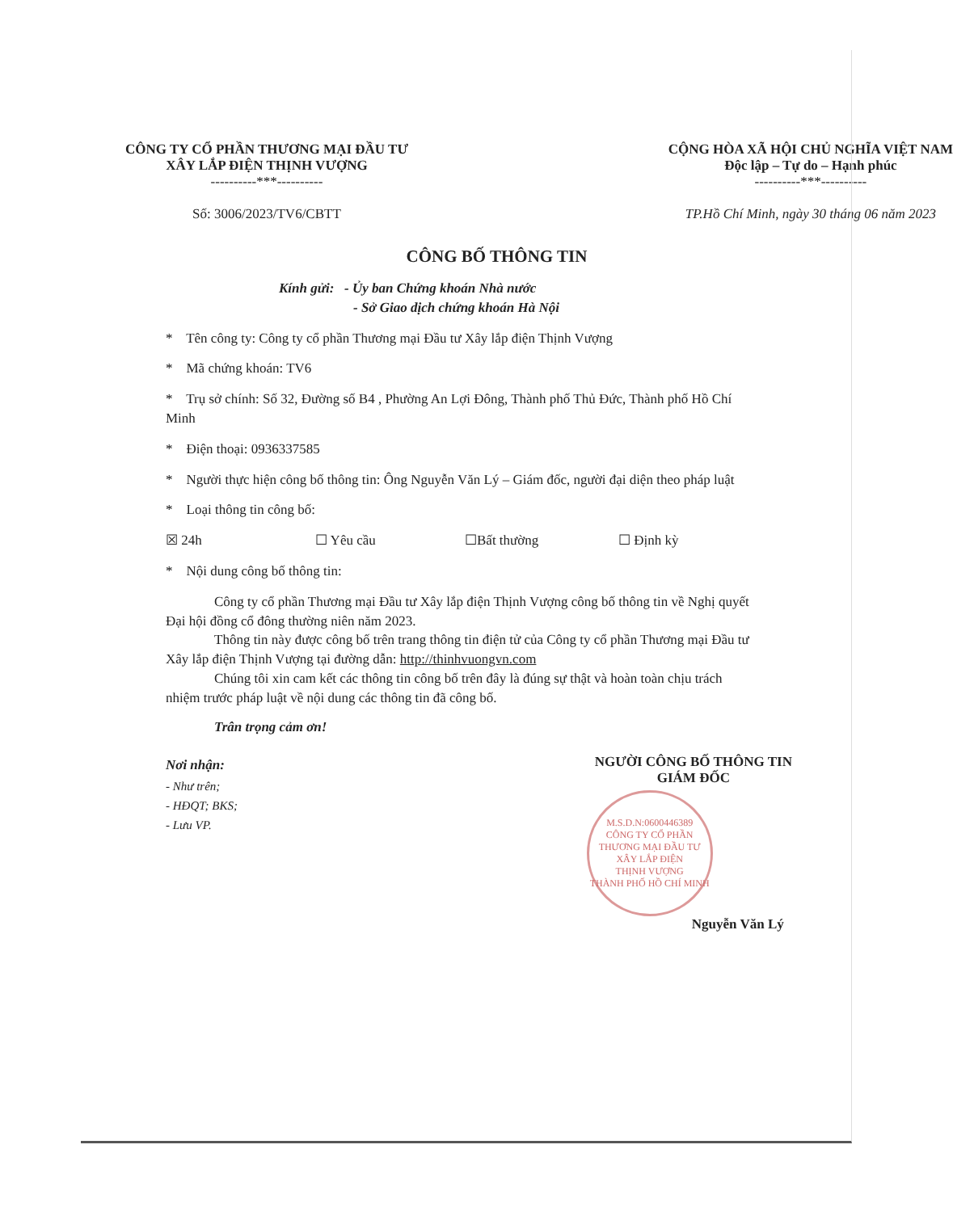CÔNG TY CỔ PHẦN THƯƠNG MẠI ĐẦU TƯ
XÂY LẮP ĐIỆN THỊNH VƯỢNG
----------***----------
Số: 3006/2023/TV6/CBTT
CỘNG HÒA XÃ HỘI CHỦ NGHĨA VIỆT NAM
Độc lập – Tự do – Hạnh phúc
----------***----------
TP.Hồ Chí Minh, ngày 30 tháng 06 năm 2023
CÔNG BỐ THÔNG TIN
Kính gửi: - Ủy ban Chứng khoán Nhà nước
- Sở Giao dịch chứng khoán Hà Nội
* Tên công ty: Công ty cổ phần Thương mại Đầu tư Xây lắp điện Thịnh Vượng
* Mã chứng khoán: TV6
* Trụ sở chính: Số 32, Đường số B4 , Phường An Lợi Đông, Thành phố Thủ Đức, Thành phố Hồ Chí Minh
* Điện thoại: 0936337585
* Người thực hiện công bố thông tin: Ông Nguyễn Văn Lý – Giám đốc, người đại diện theo pháp luật
* Loại thông tin công bố:
☒ 24h ☐ Yêu cầu ☐Bất thường ☐ Định kỳ
* Nội dung công bố thông tin:
Công ty cổ phần Thương mại Đầu tư Xây lắp điện Thịnh Vượng công bố thông tin về Nghị quyết Đại hội đồng cổ đông thường niên năm 2023.
Thông tin này được công bố trên trang thông tin điện tử của Công ty cổ phần Thương mại Đầu tư Xây lắp điện Thịnh Vượng tại đường dẫn: http://thinhvuongvn.com
Chúng tôi xin cam kết các thông tin công bố trên đây là đúng sự thật và hoàn toàn chịu trách nhiệm trước pháp luật về nội dung các thông tin đã công bố.
Trân trọng cảm ơn!
Nơi nhận:
- Như trên;
- HĐQT; BKS;
- Lưu VP.
NGƯỜI CÔNG BỐ THÔNG TIN
GIÁM ĐỐC
M.S.D.N:0600446389
CÔNG TY CỔ PHẦN
THƯƠNG MẠI ĐẦU TƯ
XÂY LẮP ĐIỆN
THỊNH VƯỢNG
THÀNH PHỐ HỒ CHÍ MINH
Nguyễn Văn Lý